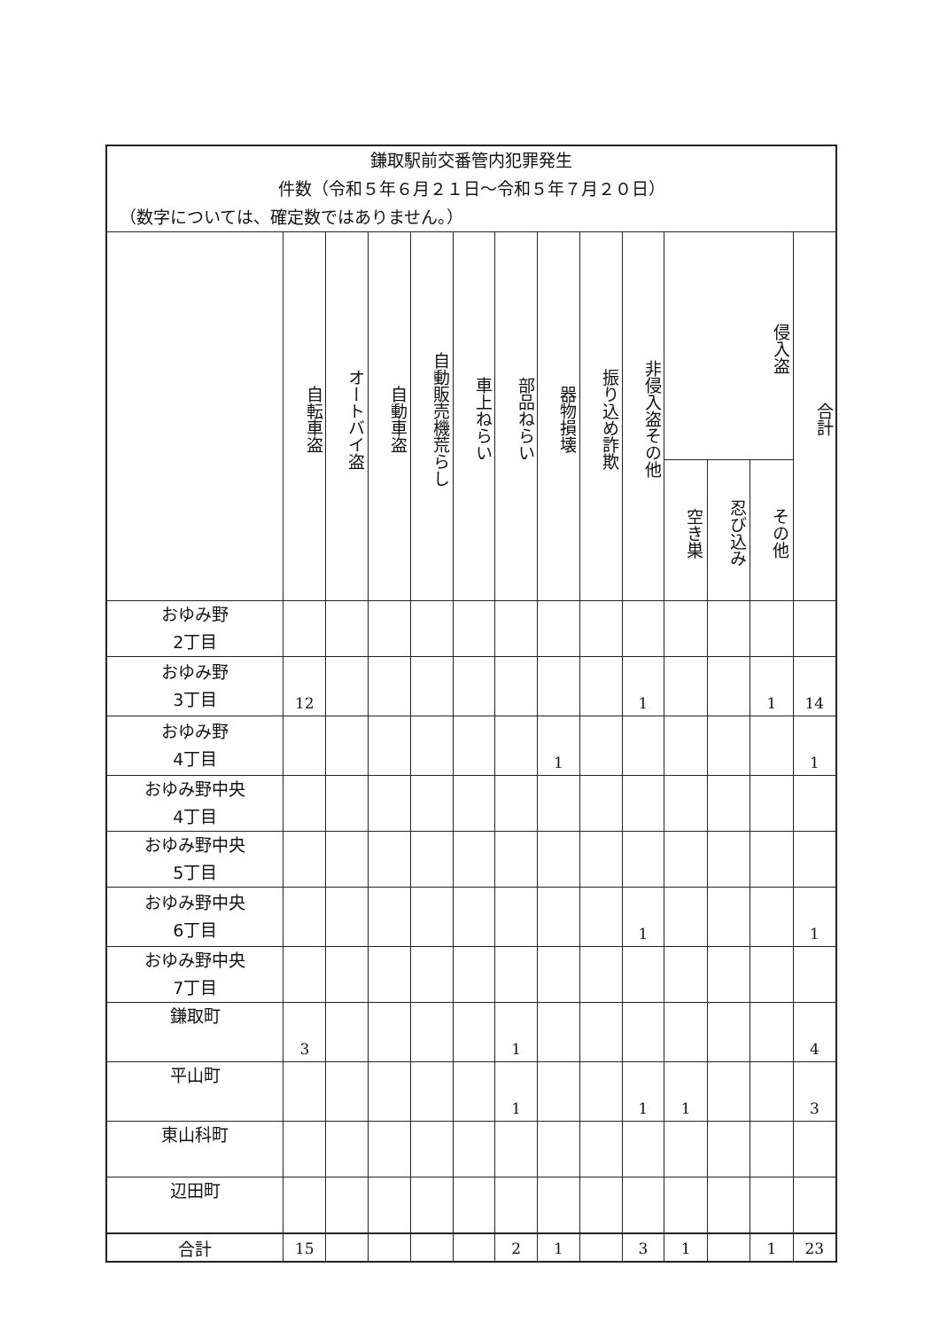| 鎌取駅前交番管内犯罪発生 件数（令和５年６月２１日～令和５年７月２０日） （数字については、確定数ではありません。） | | | | | | | | | | | | | |
| | 自転車盗 | オートバイ盗 | 自動車盗 | 自動販売機荒らし | 車上ねらい | 部品ねらい | 器物損壊 | 振り込め詐欺 | 非侵入盗その他 | 侵入盗 | | | 合計 |
| | | | | | | | | | | 空き巣 | 忍び込み | その他 | |
| おゆみ野 2丁目 | | | | | | | | | | | | | |
| おゆみ野 3丁目 | 12 | | | | | | | | 1 | | | 1 | 14 |
| おゆみ野 4丁目 | | | | | | | 1 | | | | | | 1 |
| おゆみ野中央 4丁目 | | | | | | | | | | | | | |
| おゆみ野中央 5丁目 | | | | | | | | | | | | | |
| おゆみ野中央 6丁目 | | | | | | | | | 1 | | | | 1 |
| おゆみ野中央 7丁目 | | | | | | | | | | | | | |
| 鎌取町 | 3 | | | | | 1 | | | | | | | 4 |
| 平山町 | | | | | | 1 | | | 1 | 1 | | | 3 |
| 東山科町 | | | | | | | | | | | | | |
| 辺田町 | | | | | | | | | | | | | |
| 合計 | 15 | | | | | 2 | 1 | | 3 | 1 | | 1 | 23 |